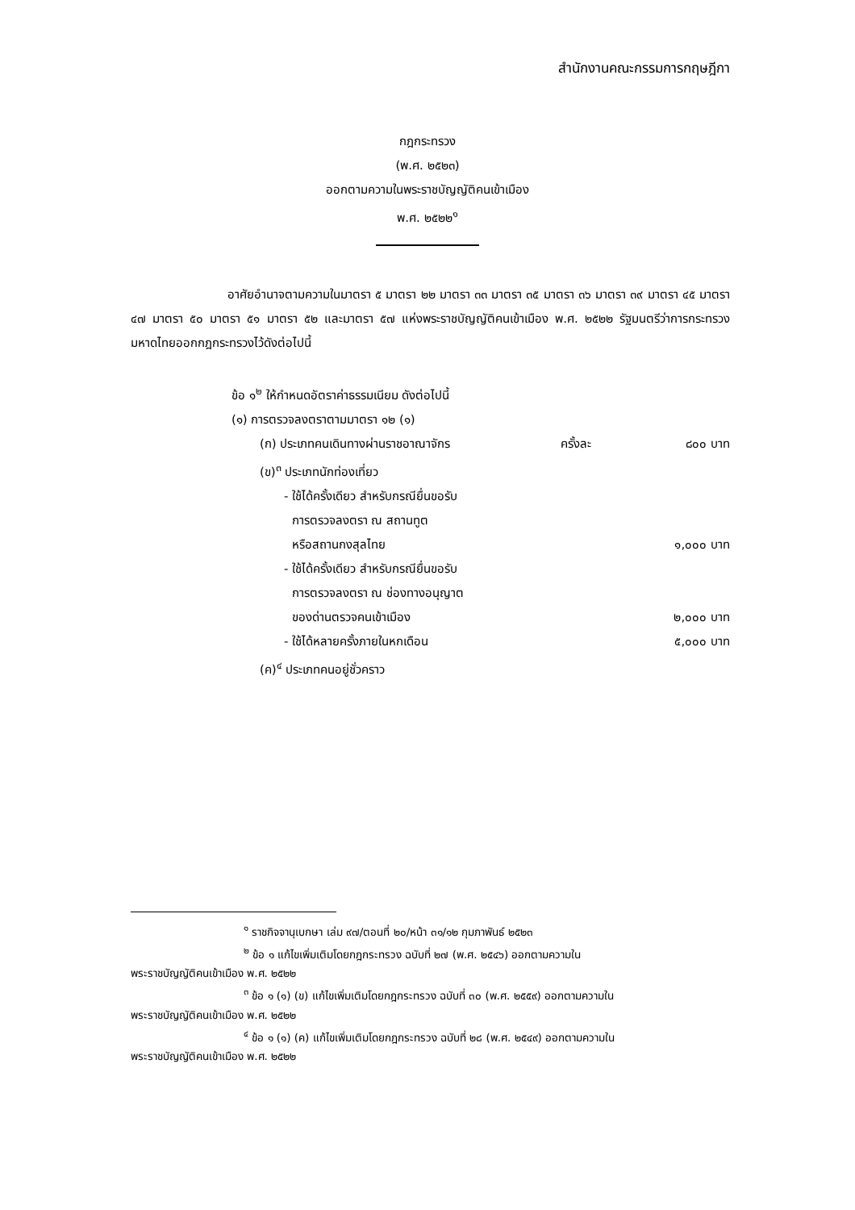สำนักงานคณะกรรมการกฤษฎีกา
กฎกระทรวง
(พ.ศ. ๒๕๒๓)
ออกตามความในพระราชบัญญัติคนเข้าเมือง
พ.ศ. ๒๕๒๒<sup>๑</sup>
อาศัยอำนาจตามความในมาตรา ๕ มาตรา ๒๒ มาตรา ๓๓ มาตรา ๓๕ มาตรา ๓๖ มาตรา ๓๙ มาตรา ๔๕ มาตรา ๔๗ มาตรา ๕๐ มาตรา ๕๑ มาตรา ๕๒ และมาตรา ๕๗ แห่งพระราชบัญญัติคนเข้าเมือง พ.ศ. ๒๕๒๒ รัฐมนตรีว่าการกระทรวงมหาดไทยออกกฎกระทรวงไว้ดังต่อไปนี้
ข้อ ๑<sup>๒</sup> ให้กำหนดอัตราค่าธรรมเนียม ดังต่อไปนี้
(๑) การตรวจลงตราตามมาตรา ๑๒ (๑)
(ก) ประเภทคนเดินทางผ่านราชอาณาจักร ครั้งละ ๘๐๐ บาท
(ข)<sup>๓</sup> ประเภทนักท่องเที่ยว
- ใช้ได้ครั้งเดียว สำหรับกรณียื่นขอรับ
การตรวจลงตรา ณ สถานทูต
หรือสถานกงสุลไทย ๑,๐๐๐ บาท
- ใช้ได้ครั้งเดียว สำหรับกรณียื่นขอรับ
การตรวจลงตรา ณ ช่องทางอนุญาต
ของด่านตรวจคนเข้าเมือง ๒,๐๐๐ บาท
- ใช้ได้หลายครั้งภายในหกเดือน ๕,๐๐๐ บาท
(ค)<sup>๔</sup> ประเภทคนอยู่ชั่วคราว
<sup>๑</sup> ราชกิจจานุเบกษา เล่ม ๙๗/ตอนที่ ๒๐/หน้า ๓๑/๑๒ กุมภาพันธ์ ๒๕๒๓
<sup>๒</sup> ข้อ ๑ แก้ไขเพิ่มเติมโดยกฎกระทรวง ฉบับที่ ๒๗ (พ.ศ. ๒๕๔๖) ออกตามความใน
พระราชบัญญัติคนเข้าเมือง พ.ศ. ๒๕๒๒
<sup>๓</sup> ข้อ ๑ (๑) (ข) แก้ไขเพิ่มเติมโดยกฎกระทรวง ฉบับที่ ๓๐ (พ.ศ. ๒๕๕๙) ออกตามความใน
พระราชบัญญัติคนเข้าเมือง พ.ศ. ๒๕๒๒
<sup>๔</sup> ข้อ ๑ (๑) (ค) แก้ไขเพิ่มเติมโดยกฎกระทรวง ฉบับที่ ๒๘ (พ.ศ. ๒๕๔๙) ออกตามความใน
พระราชบัญญัติคนเข้าเมือง พ.ศ. ๒๕๒๒